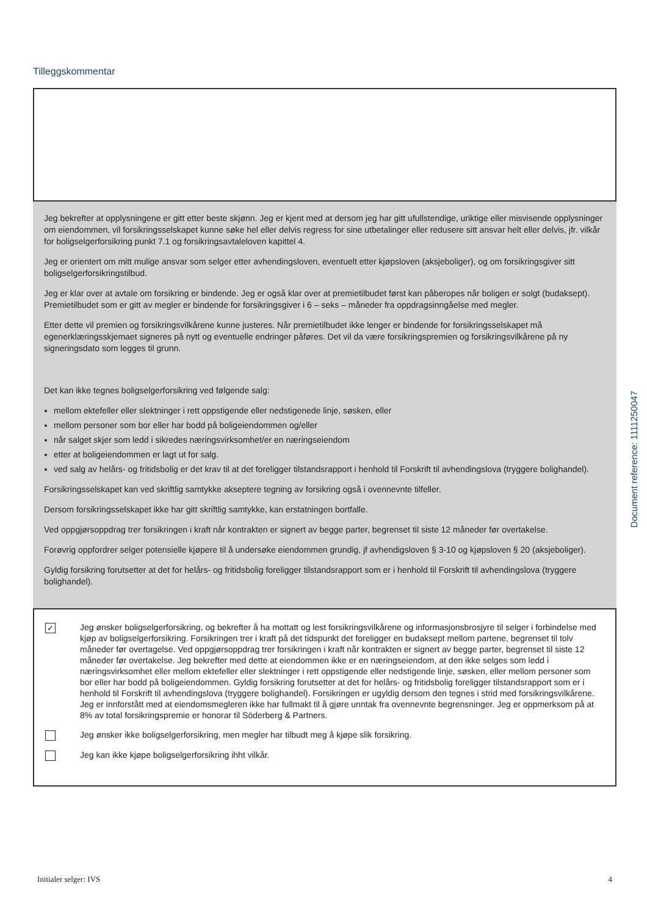Tilleggskommentar
Jeg bekrefter at opplysningene er gitt etter beste skjønn. Jeg er kjent med at dersom jeg har gitt ufullstendige, uriktige eller misvisende opplysninger om eiendommen, vil forsikringsselskapet kunne søke hel eller delvis regress for sine utbetalinger eller redusere sitt ansvar helt eller delvis, jfr. vilkår for boligselgerforsikring punkt 7.1 og forsikringsavtaleloven kapittel 4.
Jeg er orientert om mitt mulige ansvar som selger etter avhendingsloven, eventuelt etter kjøpsloven (aksjeboliger), og om forsikringsgiver sitt boligselgerforsikringstilbud.
Jeg er klar over at avtale om forsikring er bindende. Jeg er også klar over at premietilbudet først kan påberopes når boligen er solgt (budaksept). Premietilbudet som er gitt av megler er bindende for forsikringsgiver i 6 – seks – måneder fra oppdragsinngåelse med megler.
Etter dette vil premien og forsikringsvilkårene kunne justeres. Når premietilbudet ikke lenger er bindende for forsikringsselskapet må egenerklæringsskjemaet signeres på nytt og eventuelle endringer påføres. Det vil da være forsikringspremien og forsikringsvilkårene på ny signeringsdato som legges til grunn.
Det kan ikke tegnes boligselgerforsikring ved følgende salg:
mellom ektefeller eller slektninger i rett oppstigende eller nedstigenede linje, søsken, eller
mellom personer som bor eller har bodd på boligeiendommen og/eller
når salget skjer som ledd i sikredes næringsvirksomhet/er en næringseiendom
etter at boligeiendommen er lagt ut for salg.
ved salg av helårs- og fritidsbolig er det krav til at det foreligger tilstandsrapport i henhold til Forskrift til avhendingslova (tryggere bolighandel).
Forsikringsselskapet kan ved skriftlig samtykke akseptere tegning av forsikring også i ovennevnte tilfeller.
Dersom forsikringsselskapet ikke har gitt skriftlig samtykke, kan erstatningen bortfalle.
Ved oppgjørsoppdrag trer forsikringen i kraft når kontrakten er signert av begge parter, begrenset til siste 12 måneder før overtakelse.
Forøvrig oppfordrer selger potensielle kjøpere til å undersøke eiendommen grundig, jf avhendigsloven § 3-10 og kjøpsloven § 20 (aksjeboliger).
Gyldig forsikring forutsetter at det for helårs- og fritidsbolig foreligger tilstandsrapport som er i henhold til Forskrift til avhendingslova (tryggere bolighandel).
✓
Jeg ønsker boligselgerforsikring, og bekrefter å ha mottatt og lest forsikringsvilkårene og informasjonsbrosjyre til selger i forbindelse med kjøp av boligselgerforsikring. Forsikringen trer i kraft på det tidspunkt det foreligger en budaksept mellom partene, begrenset til tolv måneder før overtagelse. Ved oppgjørsoppdrag trer forsikringen i kraft når kontrakten er signert av begge parter, begrenset til siste 12 måneder før overtakelse. Jeg bekrefter med dette at eiendommen ikke er en næringseiendom, at den ikke selges som ledd i næringsvirksomhet eller mellom ektefeller eller slektninger i rett oppstigende eller nedstigende linje, søsken, eller mellom personer som bor eller har bodd på boligeiendommen. Gyldig forsikring forutsetter at det for helårs- og fritidsbolig foreligger tilstandsrapport som er i henhold til Forskrift til avhendingslova (tryggere bolighandel). Forsikringen er ugyldig dersom den tegnes i strid med forsikringsvilkårene. Jeg er innforstått med at eiendomsmegleren ikke har fullmakt til å gjøre unntak fra ovennevnte begrensninger. Jeg er oppmerksom på at 8% av total forsikringspremie er honorar til Söderberg & Partners.
Jeg ønsker ikke boligselgerforsikring, men megler har tilbudt meg å kjøpe slik forsikring.
Jeg kan ikke kjøpe boligselgerforsikring ihht vilkår.
Document reference: 1111250047
Initialer selger: IVS 4